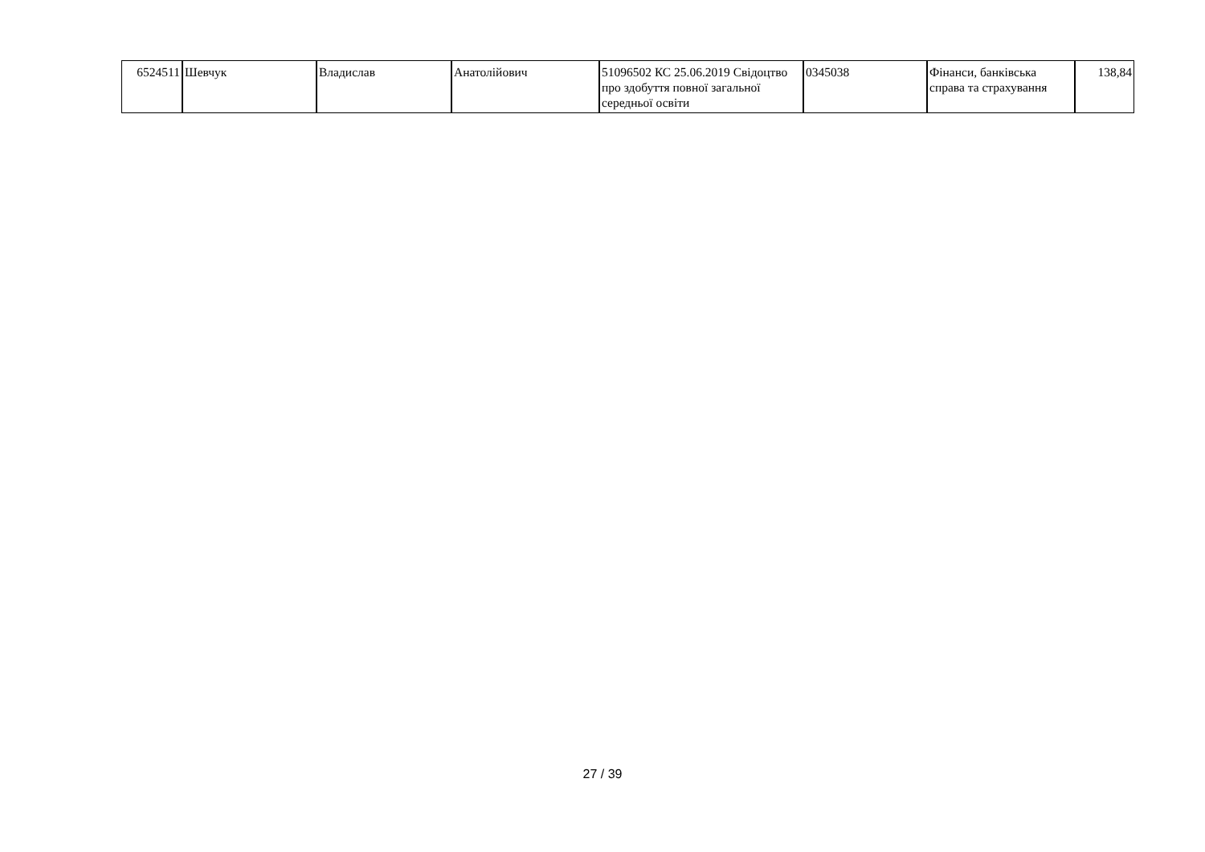| 6524511 | Шевчук | Владислав | Анатолійович | 51096502 КС 25.06.2019 Свідоцтво про здобуття повної загальної середньої освіти | 0345038 | Фінанси, банківська справа та страхування | 138,84 |
27 / 39